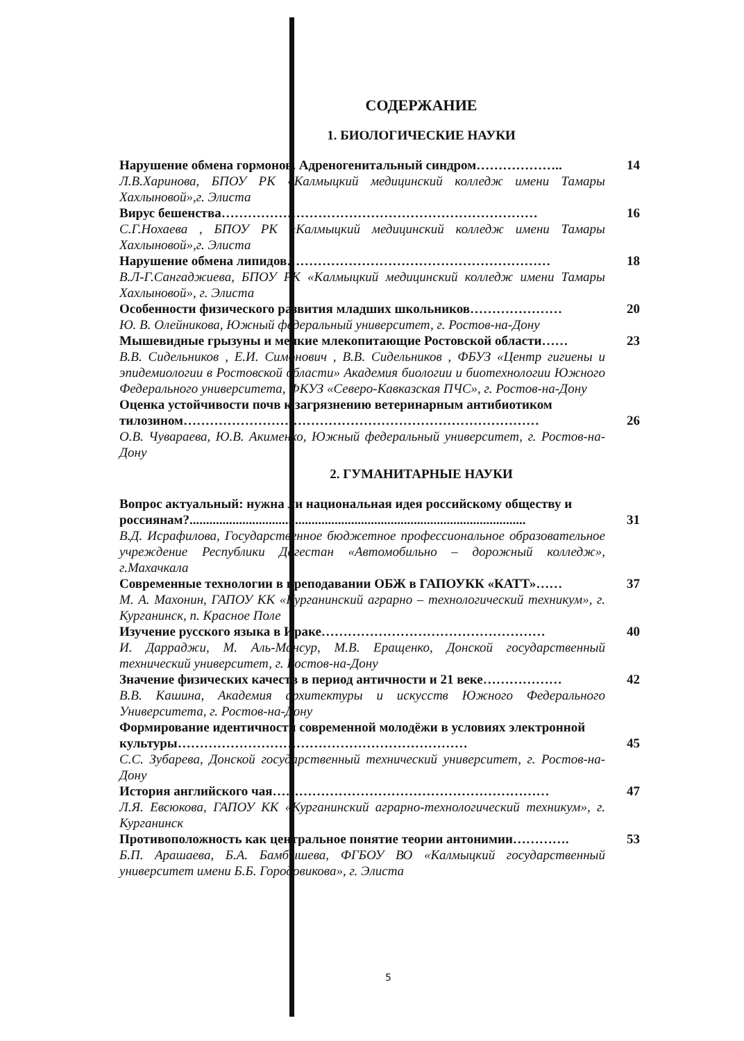СОДЕРЖАНИЕ
1. БИОЛОГИЧЕСКИЕ НАУКИ
Нарушение обмена гормонов. Адреногенитальный синдром………………..
Л.В.Харинова, БПОУ РК «Калмыцкий медицинский колледж имени Тамары Хахлыновой»,г. Элиста
14
Вирус бешенства………………………………………………………………
С.Г.Нохаева , БПОУ РК «Калмыцкий медицинский колледж имени Тамары Хахлыновой»,г. Элиста
16
Нарушение обмена липидов……………………………………………………
В.Л-Г.Сангаджиева, БПОУ РК «Калмыцкий медицинский колледж имени Тамары Хахлыновой», г. Элиста
18
Особенности физического развития младших школьников…………………
Ю. В. Олейникова, Южный федеральный университет, г. Ростов-на-Дону
20
Мышевидные грызуны и мелкие млекопитающие Ростовской области……
В.В. Сидельников , Е.И. Симонович , В.В. Сидельников , ФБУЗ «Центр гигиены и эпидемиологии в Ростовской области» Академия биологии и биотехнологии Южного Федерального университета, ФКУЗ «Северо-Кавказская ПЧС», г. Ростов-на-Дону
23
Оценка устойчивости почв к загрязнению ветеринарным антибиотиком тилозином………………………………………………………………………
О.В. Чувараева, Ю.В. Акименко, Южный федеральный университет, г. Ростов-на-Дону
26
2. ГУМАНИТАРНЫЕ НАУКИ
Вопрос актуальный: нужна ли национальная идея российскому обществу и россиянам?......................................................................................................
В.Д. Исрафилова, Государственное бюджетное профессиональное образовательное учреждение Республики Дагестан «Автомобильно – дорожный колледж», г.Махачкала
31
Современные технологии в преподавании ОБЖ в ГАПОУКК «КАТТ»……
М. А. Махонин, ГАПОУ КК «Курганинский аграрно – технологический техникум», г. Курганинск, п. Красное Поле
37
Изучение русского языка в Ираке……………………………………………
И. Дарраджи, М. Аль-Мансур, М.В. Еращенко, Донской государственный технический университет, г. Ростов-на-Дону
40
Значение физических качеств в период античности и 21 веке………………
В.В. Кашина, Академия архитектуры и искусств Южного Федерального Университета, г. Ростов-на-Дону
42
Формирование идентичности современной молодёжи в условиях электронной культуры…………………………………………………………
С.С. Зубарева, Донской государственный технический университет, г. Ростов-на-Дону
45
История английского чая………………………………………………………
Л.Я. Евсюкова, ГАПОУ КК «Курганинский аграрно-технологический техникум», г. Курганинск
47
Противоположность как центральное понятие теории антонимии………….
Б.П. Арашаева, Б.А. Бамбышева, ФГБОУ ВО «Калмыцкий государственный университет имени Б.Б. Городовикова», г. Элиста
53
5